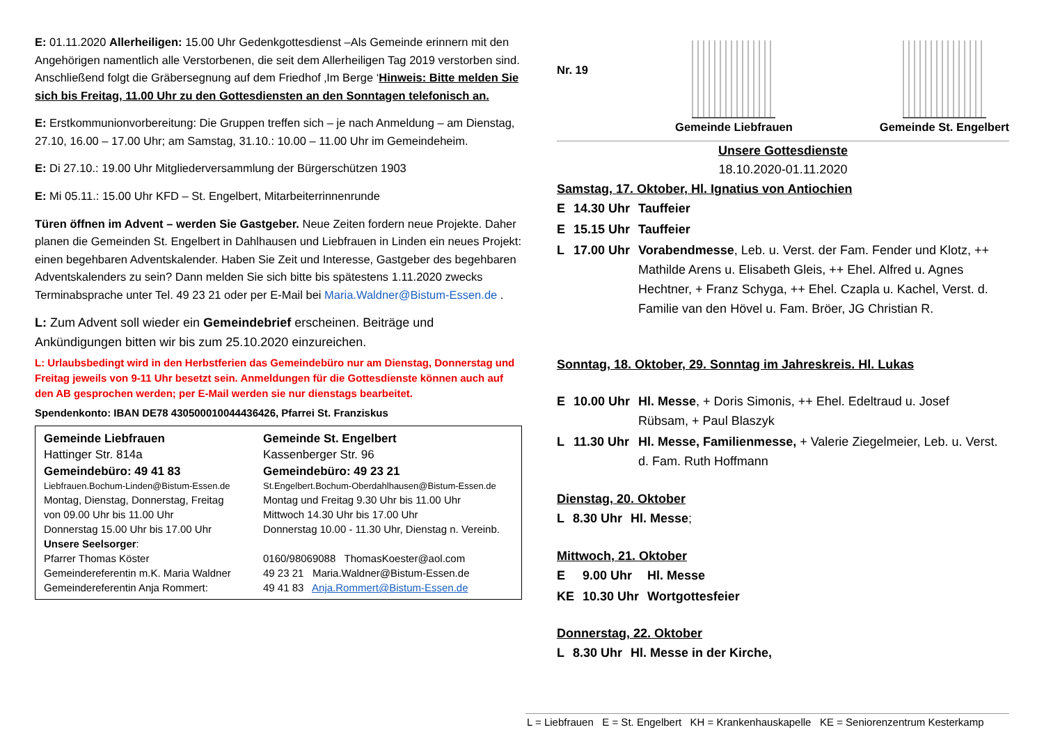E: 01.11.2020 Allerheiligen: 15.00 Uhr Gedenkgottesdienst –Als Gemeinde erinnern mit den Angehörigen namentlich alle Verstorbenen, die seit dem Allerheiligen Tag 2019 verstorben sind. Anschließend folgt die Gräbersegnung auf dem Friedhof ‚Im Berge ‘Hinweis: Bitte melden Sie sich bis Freitag, 11.00 Uhr zu den Gottesdiensten an den Sonntagen telefonisch an.
E: Erstkommunionvorbereitung: Die Gruppen treffen sich – je nach Anmeldung – am Dienstag, 27.10, 16.00 – 17.00 Uhr; am Samstag, 31.10.: 10.00 – 11.00 Uhr im Gemeindeheim.
E: Di 27.10.: 19.00 Uhr Mitgliederversammlung der Bürgerschützen 1903
E: Mi 05.11.: 15.00 Uhr KFD – St. Engelbert, Mitarbeiterrinnenrunde
Türen öffnen im Advent – werden Sie Gastgeber. Neue Zeiten fordern neue Projekte. Daher planen die Gemeinden St. Engelbert in Dahlhausen und Liebfrauen in Linden ein neues Projekt: einen begehbaren Adventskalender. Haben Sie Zeit und Interesse, Gastgeber des begehbaren Adventskalenders zu sein? Dann melden Sie sich bitte bis spätestens 1.11.2020 zwecks Terminabsprache unter Tel. 49 23 21 oder per E-Mail bei Maria.Waldner@Bistum-Essen.de .
L: Zum Advent soll wieder ein Gemeindebrief erscheinen. Beiträge und Ankündigungen bitten wir bis zum 25.10.2020 einzureichen.
L: Urlaubsbedingt wird in den Herbstferien das Gemeindebüro nur am Dienstag, Donnerstag und Freitag jeweils von 9-11 Uhr besetzt sein. Anmeldungen für die Gottesdienste können auch auf den AB gesprochen werden; per E-Mail werden sie nur dienstags bearbeitet.
Spendenkonto: IBAN DE78 430500010044436426, Pfarrei St. Franziskus
| Gemeinde Liebfrauen | Gemeinde St. Engelbert |
| Hattinger Str. 814a | Kassenberger Str. 96 |
| Gemeindebüro: 49 41 83 | Gemeindebüro: 49 23 21 |
| Liebfrauen.Bochum-Linden@Bistum-Essen.de | St.Engelbert.Bochum-Oberdahlhausen@Bistum-Essen.de |
| Montag, Dienstag, Donnerstag, Freitag | Montag und Freitag 9.30 Uhr bis 11.00 Uhr |
| von 09.00 Uhr bis 11.00 Uhr | Mittwoch 14.30 Uhr bis 17.00 Uhr |
| Donnerstag 15.00 Uhr bis 17.00 Uhr | Donnerstag 10.00 - 11.30 Uhr, Dienstag n. Vereinb. |
| Unsere Seelsorger : | |
| Pfarrer Thomas Köster | 0160/98069088 ThomasKoester@aol.com |
| Gemeindereferentin m.K. Maria Waldner | 49 23 21 Maria.Waldner@Bistum-Essen.de |
| Gemeindereferentin Anja Rommert: | 49 41 83 Anja.Rommert@Bistum-Essen.de |
Nr. 19
Gemeinde Liebfrauen
Gemeinde St. Engelbert
Unsere Gottesdienste
18.10.2020-01.11.2020
Samstag, 17. Oktober, Hl. Ignatius von Antiochien
| E | 14.30 Uhr | Tauffeier |
| E | 15.15 Uhr | Tauffeier |
| L | 17.00 Uhr | Vorabendmesse , Leb. u. Verst. der Fam. Fender und Klotz, ++ Mathilde Arens u. Elisabeth Gleis, ++ Ehel. Alfred u. Agnes Hechtner, + Franz Schyga, ++ Ehel. Czapla u. Kachel, Verst. d. Familie van den Hövel u. Fam. Bröer, JG Christian R. |
Sonntag, 18. Oktober, 29. Sonntag im Jahreskreis. Hl. Lukas
| E | 10.00 Uhr | Hl. Messe , + Doris Simonis, ++ Ehel. Edeltraud u. Josef Rübsam, + Paul Blaszyk |
| L | 11.30 Uhr | Hl. Messe, Familienmesse, + Valerie Ziegelmeier, Leb. u. Verst. d. Fam. Ruth Hoffmann |
Dienstag, 20. Oktober
| L | 8.30 Uhr | Hl. Messe ; |
Mittwoch, 21. Oktober
| E | 9.00 Uhr | Hl. Messe |
| KE | 10.30 Uhr | Wortgottesfeier |
Donnerstag, 22. Oktober
| L | 8.30 Uhr | Hl. Messe in der Kirche, |
L = Liebfrauen E = St. Engelbert KH = Krankenhauskapelle KE = Seniorenzentrum Kesterkamp